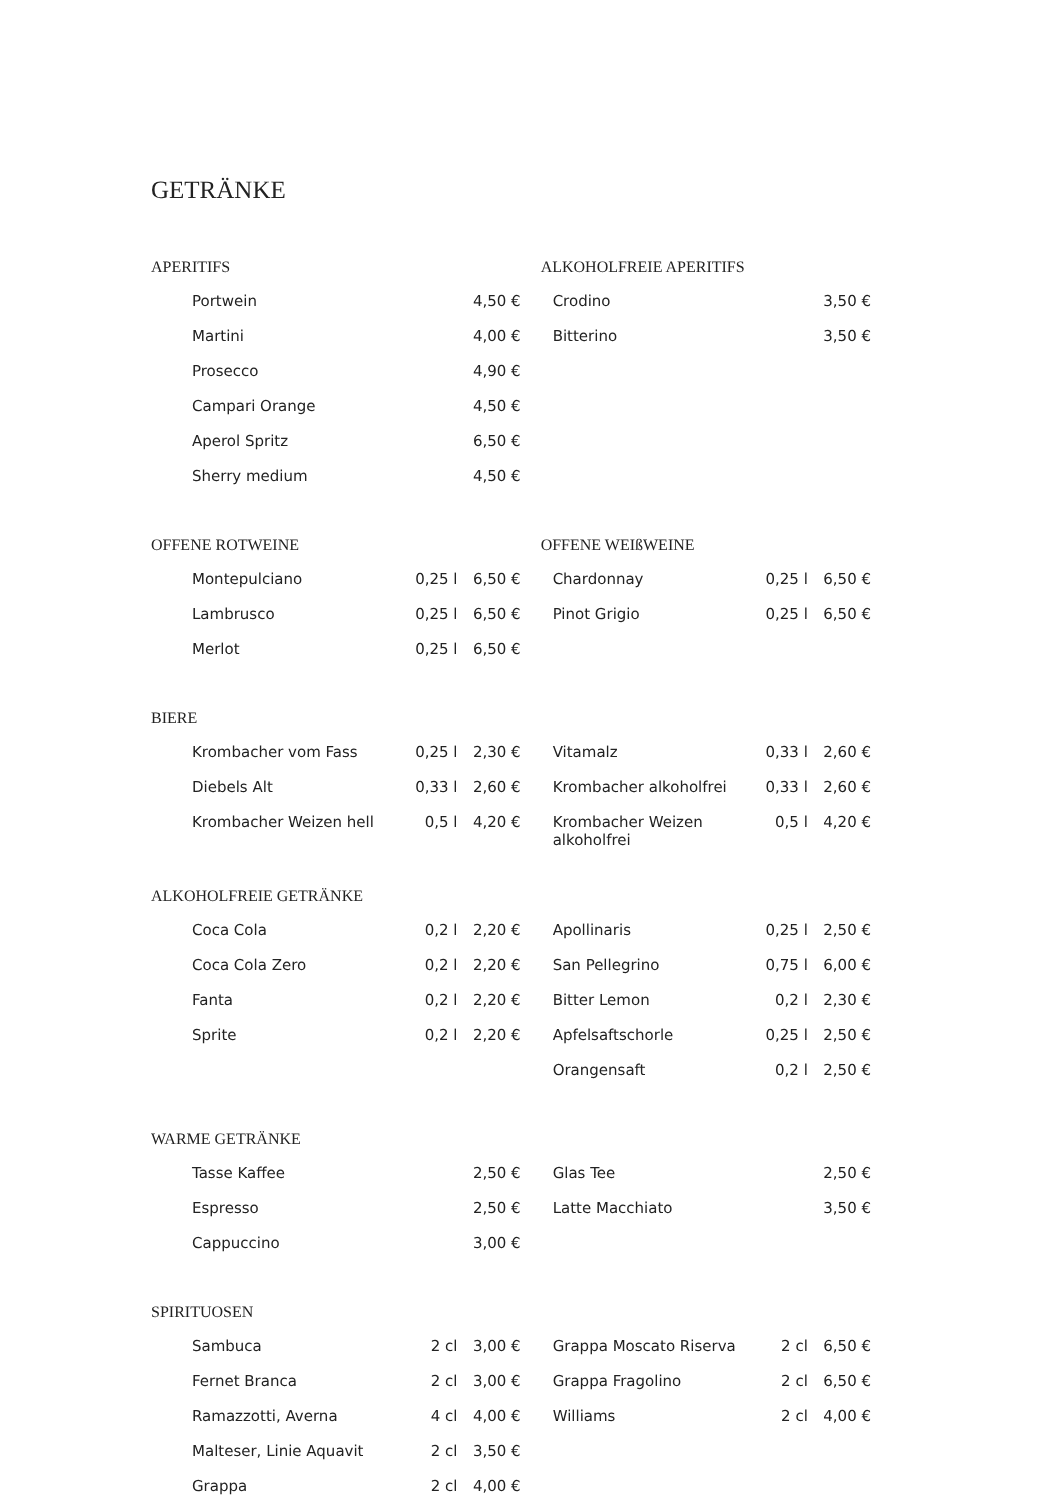GETRÄNKE
| APERITIFS | | | ALKOHOLFREIE APERITIFS | | |
| Portwein | | 4,50 € | Crodino | | 3,50 € |
| Martini | | 4,00 € | Bitterino | | 3,50 € |
| Prosecco | | 4,90 € | | | |
| Campari Orange | | 4,50 € | | | |
| Aperol Spritz | | 6,50 € | | | |
| Sherry medium | | 4,50 € | | | |
| OFFENE ROTWEINE | | | OFFENE WEIßWEINE | | |
| Montepulciano | 0,25 l | 6,50 € | Chardonnay | 0,25 l | 6,50 € |
| Lambrusco | 0,25 l | 6,50 € | Pinot Grigio | 0,25 l | 6,50 € |
| Merlot | 0,25 l | 6,50 € | | | |
| BIERE | | | | | |
| Krombacher vom Fass | 0,25 l | 2,30 € | Vitamalz | 0,33 l | 2,60 € |
| Diebels Alt | 0,33 l | 2,60 € | Krombacher alkoholfrei | 0,33 l | 2,60 € |
| Krombacher Weizen hell | 0,5 l | 4,20 € | Krombacher Weizen alkoholfrei | 0,5 l | 4,20 € |
| ALKOHOLFREIE GETRÄNKE | | | | | |
| Coca Cola | 0,2 l | 2,20 € | Apollinaris | 0,25 l | 2,50 € |
| Coca Cola Zero | 0,2 l | 2,20 € | San Pellegrino | 0,75 l | 6,00 € |
| Fanta | 0,2 l | 2,20 € | Bitter Lemon | 0,2 l | 2,30 € |
| Sprite | 0,2 l | 2,20 € | Apfelsaftschorle | 0,25 l | 2,50 € |
| | | | Orangensaft | 0,2 l | 2,50 € |
| WARME GETRÄNKE | | | | | |
| Tasse Kaffee | | 2,50 € | Glas Tee | | 2,50 € |
| Espresso | | 2,50 € | Latte Macchiato | | 3,50 € |
| Cappuccino | | 3,00 € | | | |
| SPIRITUOSEN | | | | | |
| Sambuca | 2 cl | 3,00 € | Grappa Moscato Riserva | 2 cl | 6,50 € |
| Fernet Branca | 2 cl | 3,00 € | Grappa Fragolino | 2 cl | 6,50 € |
| Ramazzotti, Averna | 4 cl | 4,00 € | Williams | 2 cl | 4,00 € |
| Malteser, Linie Aquavit | 2 cl | 3,50 € | | | |
| Grappa | 2 cl | 4,00 € | | | |